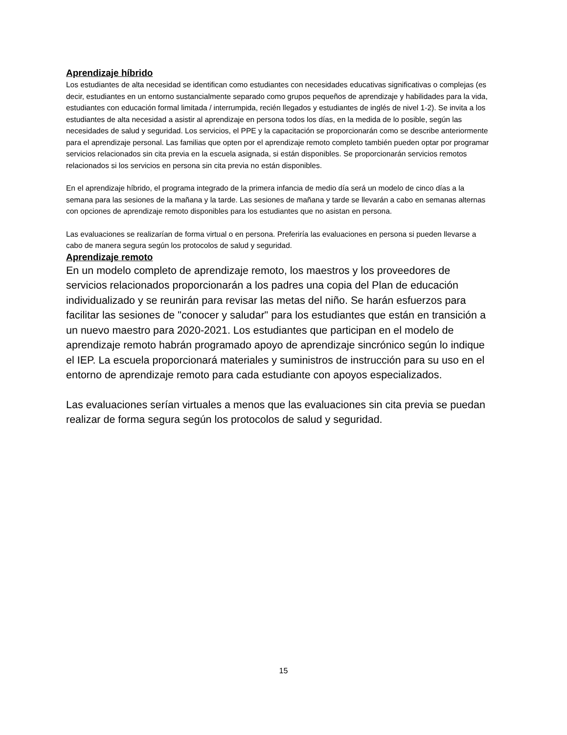Aprendizaje híbrido
Los estudiantes de alta necesidad se identifican como estudiantes con necesidades educativas significativas o complejas (es decir, estudiantes en un entorno sustancialmente separado como grupos pequeños de aprendizaje y habilidades para la vida, estudiantes con educación formal limitada / interrumpida, recién llegados y estudiantes de inglés de nivel 1-2). Se invita a los estudiantes de alta necesidad a asistir al aprendizaje en persona todos los días, en la medida de lo posible, según las necesidades de salud y seguridad. Los servicios, el PPE y la capacitación se proporcionarán como se describe anteriormente para el aprendizaje personal. Las familias que opten por el aprendizaje remoto completo también pueden optar por programar servicios relacionados sin cita previa en la escuela asignada, si están disponibles. Se proporcionarán servicios remotos relacionados si los servicios en persona sin cita previa no están disponibles.
En el aprendizaje híbrido, el programa integrado de la primera infancia de medio día será un modelo de cinco días a la semana para las sesiones de la mañana y la tarde. Las sesiones de mañana y tarde se llevarán a cabo en semanas alternas con opciones de aprendizaje remoto disponibles para los estudiantes que no asistan en persona.
Las evaluaciones se realizarían de forma virtual o en persona. Preferiría las evaluaciones en persona si pueden llevarse a cabo de manera segura según los protocolos de salud y seguridad.
Aprendizaje remoto
En un modelo completo de aprendizaje remoto, los maestros y los proveedores de servicios relacionados proporcionarán a los padres una copia del Plan de educación individualizado y se reunirán para revisar las metas del niño. Se harán esfuerzos para facilitar las sesiones de "conocer y saludar" para los estudiantes que están en transición a un nuevo maestro para 2020-2021. Los estudiantes que participan en el modelo de aprendizaje remoto habrán programado apoyo de aprendizaje sincrónico según lo indique el IEP. La escuela proporcionará materiales y suministros de instrucción para su uso en el entorno de aprendizaje remoto para cada estudiante con apoyos especializados.
Las evaluaciones serían virtuales a menos que las evaluaciones sin cita previa se puedan realizar de forma segura según los protocolos de salud y seguridad.
15